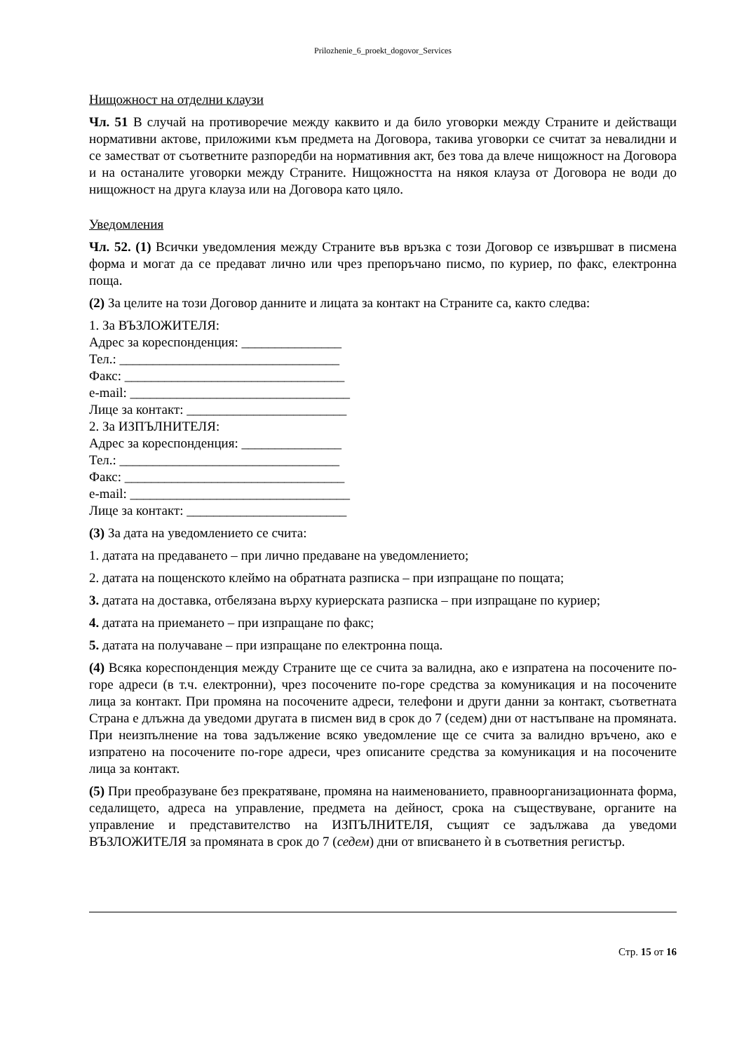Prilozhenie_6_proekt_dogovor_Services
Нищожност на отделни клаузи
Чл. 51 В случай на противоречие между каквито и да било уговорки между Страните и действащи нормативни актове, приложими към предмета на Договора, такива уговорки се считат за невалидни и се заместват от съответните разпоредби на нормативния акт, без това да влече нищожност на Договора и на останалите уговорки между Страните. Нищожността на някоя клауза от Договора не води до нищожност на друга клауза или на Договора като цяло.
Уведомления
Чл. 52. (1) Всички уведомления между Страните във връзка с този Договор се извършват в писмена форма и могат да се предават лично или чрез препоръчано писмо, по куриер, по факс, електронна поща.
(2) За целите на този Договор данните и лицата за контакт на Страните са, както следва:
1. За ВЪЗЛОЖИТЕЛЯ:
Адрес за кореспонденция: _______________
Тел.: _________________________________
Факс: _________________________________
e-mail: _________________________________
Лице за контакт: ________________________
2. За ИЗПЪЛНИТЕЛЯ:
Адрес за кореспонденция: _______________
Тел.: _________________________________
Факс: _________________________________
e-mail: _________________________________
Лице за контакт: ________________________
(3) За дата на уведомлението се счита:
1. датата на предаването – при лично предаване на уведомлението;
2. датата на пощенското клеймо на обратната разписка – при изпращане по пощата;
3. датата на доставка, отбелязана върху куриерската разписка – при изпращане по куриер;
4. датата на приемането – при изпращане по факс;
5. датата на получаване – при изпращане по електронна поща.
(4) Всяка кореспонденция между Страните ще се счита за валидна, ако е изпратена на посочените по-горе адреси (в т.ч. електронни), чрез посочените по-горе средства за комуникация и на посочените лица за контакт. При промяна на посочените адреси, телефони и други данни за контакт, съответната Страна е длъжна да уведоми другата в писмен вид в срок до 7 (седем) дни от настъпване на промяната. При неизпълнение на това задължение всяко уведомление ще се счита за валидно връчено, ако е изпратено на посочените по-горе адреси, чрез описаните средства за комуникация и на посочените лица за контакт.
(5) При преобразуване без прекратяване, промяна на наименованието, правноорганизационната форма, седалището, адреса на управление, предмета на дейност, срока на съществуване, органите на управление и представителство на ИЗПЪЛНИТЕЛЯ, същият се задължава да уведоми ВЪЗЛОЖИТЕЛЯ за промяната в срок до 7 (седем) дни от вписването ѝ в съответния регистър.
Стр. 15 от 16